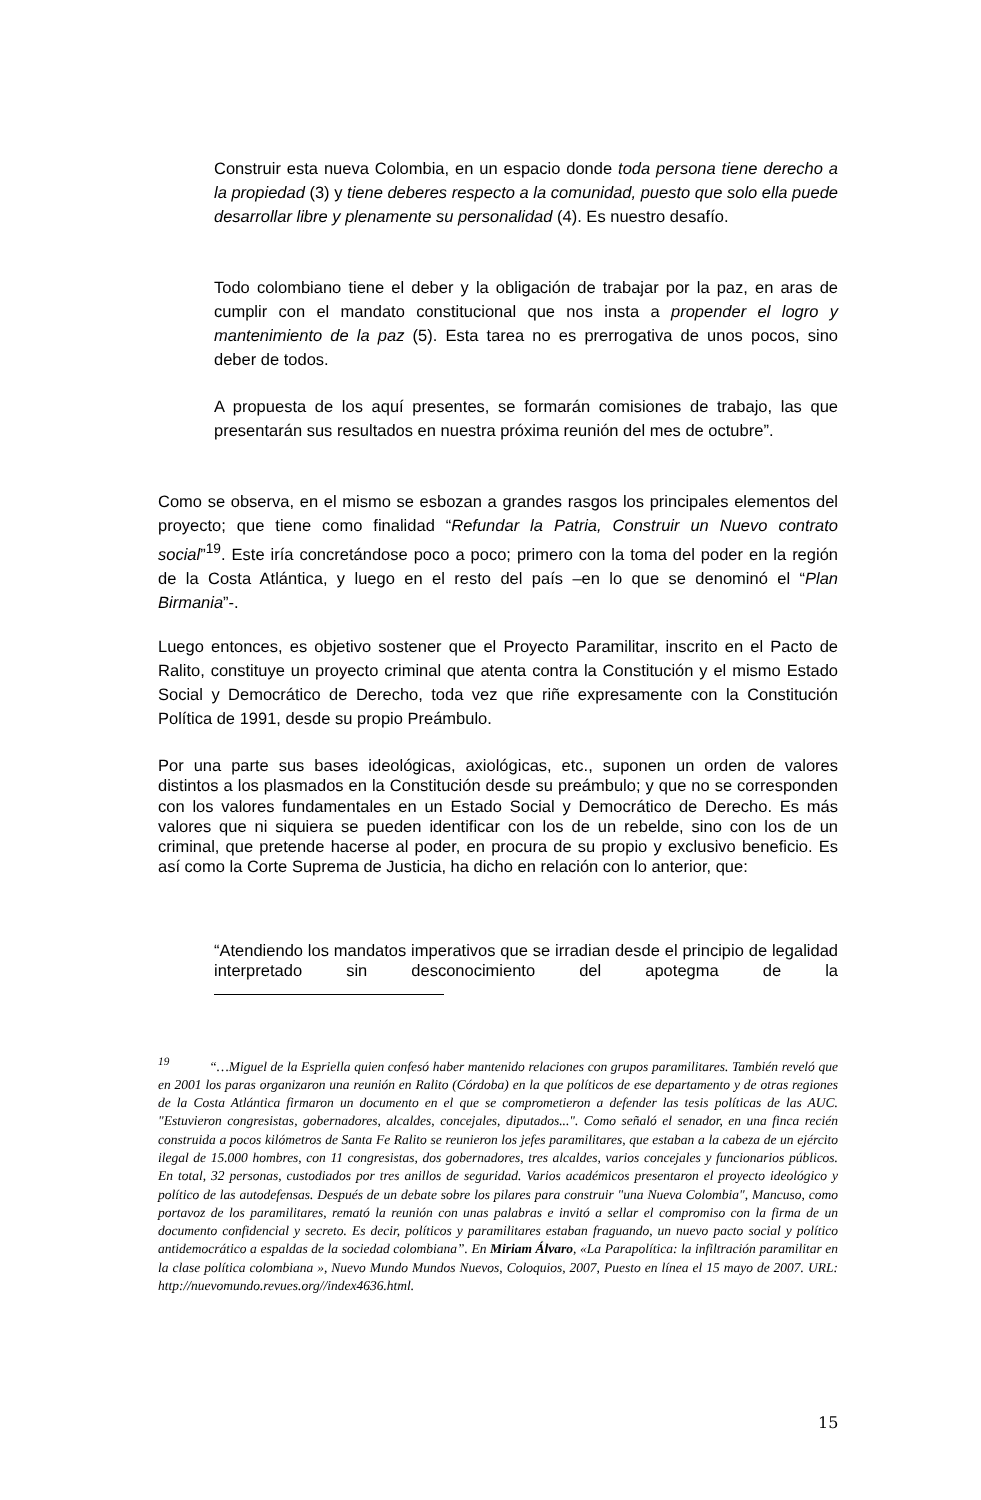Construir esta nueva Colombia, en un espacio donde toda persona tiene derecho a la propiedad (3) y tiene deberes respecto a la comunidad, puesto que solo ella puede desarrollar libre y plenamente su personalidad (4). Es nuestro desafío.
Todo colombiano tiene el deber y la obligación de trabajar por la paz, en aras de cumplir con el mandato constitucional que nos insta a propender el logro y mantenimiento de la paz (5). Esta tarea no es prerrogativa de unos pocos, sino deber de todos.
A propuesta de los aquí presentes, se formarán comisiones de trabajo, las que presentarán sus resultados en nuestra próxima reunión del mes de octubre”.
Como se observa, en el mismo se esbozan a grandes rasgos los principales elementos del proyecto; que tiene como finalidad “Refundar la Patria, Construir un Nuevo contrato social”<sup>19</sup>. Este iría concretándose poco a poco; primero con la toma del poder en la región de la Costa Atlántica, y luego en el resto del país –en lo que se denominó el “Plan Birmania”-.
Luego entonces, es objetivo sostener que el Proyecto Paramilitar, inscrito en el Pacto de Ralito, constituye un proyecto criminal que atenta contra la Constitución y el mismo Estado Social y Democrático de Derecho, toda vez que riñe expresamente con la Constitución Política de 1991, desde su propio Preámbulo.
Por una parte sus bases ideológicas, axiológicas, etc., suponen un orden de valores distintos a los plasmados en la Constitución desde su preámbulo; y que no se corresponden con los valores fundamentales en un Estado Social y Democrático de Derecho. Es más valores que ni siquiera se pueden identificar con los de un rebelde, sino con los de un criminal, que pretende hacerse al poder, en procura de su propio y exclusivo beneficio. Es así como la Corte Suprema de Justicia, ha dicho en relación con lo anterior, que:
“Atendiendo los mandatos imperativos que se irradian desde el principio de legalidad interpretado sin desconocimiento del apotegma de la
<sup>19</sup> “…Miguel de la Espriella quien confesó haber mantenido relaciones con grupos paramilitares. También reveló que en 2001 los paras organizaron una reunión en Ralito (Córdoba) en la que políticos de ese departamento y de otras regiones de la Costa Atlántica firmaron un documento en el que se comprometieron a defender las tesis políticas de las AUC. "Estuvieron congresistas, gobernadores, alcaldes, concejales, diputados...". Como señaló el senador, en una finca recién construida a pocos kilómetros de Santa Fe Ralito se reunieron los jefes paramilitares, que estaban a la cabeza de un ejército ilegal de 15.000 hombres, con 11 congresistas, dos gobernadores, tres alcaldes, varios concejales y funcionarios públicos. En total, 32 personas, custodiados por tres anillos de seguridad. Varios académicos presentaron el proyecto ideológico y político de las autodefensas. Después de un debate sobre los pilares para construir "una Nueva Colombia", Mancuso, como portavoz de los paramilitares, remató la reunión con unas palabras e invitó a sellar el compromiso con la firma de un documento confidencial y secreto. Es decir, políticos y paramilitares estaban fraguando, un nuevo pacto social y político antidemocrático a espaldas de la sociedad colombiana”. En Miriam Álvaro, «La Parapolítica: la infiltración paramilitar en la clase política colombiana », Nuevo Mundo Mundos Nuevos, Coloquios, 2007, Puesto en línea el 15 mayo de 2007. URL: http://nuevomundo.revues.org//index4636.html.
15